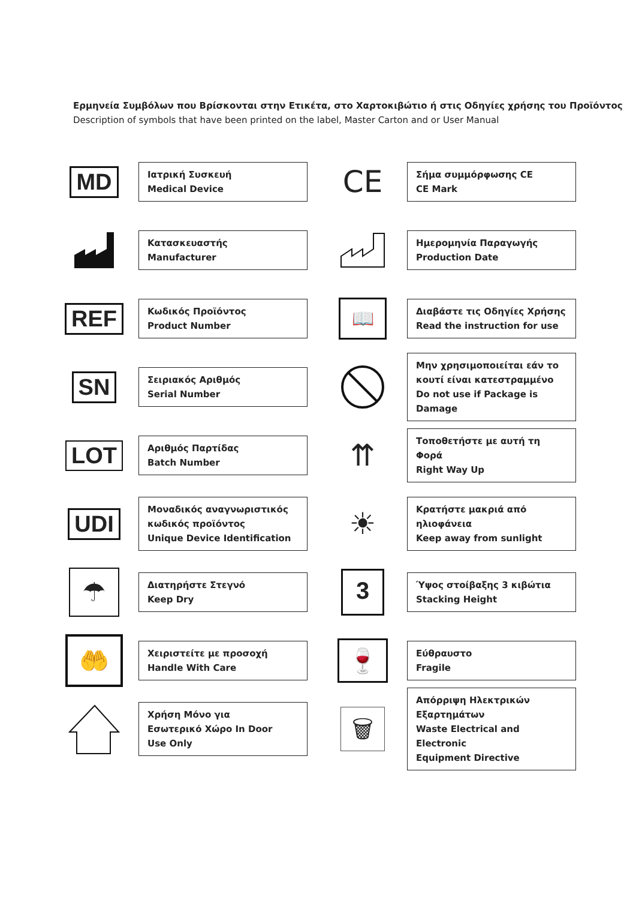Ερμηνεία Συμβόλων που Βρίσκονται στην Ετικέτα, στο Χαρτοκιβώτιο ή στις Οδηγίες χρήσης του Προϊόντος
Description of symbols that have been printed on the label, Master Carton and or User Manual
MD
Ιατρική Συσκευή
Medical Device
CE
Σήμα συμμόρφωσης CE
CE Mark
Κατασκευαστής
Manufacturer
Ημερομηνία Παραγωγής
Production Date
REF
Κωδικός Προϊόντος
Product Number
📖
Διαβάστε τις Οδηγίες Χρήσης
Read the instruction for use
SN
Σειριακός Αριθμός
Serial Number
Μην χρησιμοποιείται εάν το
κουτί είναι κατεστραμμένο
Do not use if Package is Damage
LOT
Αριθμός Παρτίδας
Batch Number
⇈
Τοποθετήστε με αυτή τη Φορά
Right Way Up
UDI
Μοναδικός αναγνωριστικός
κωδικός προϊόντος
Unique Device Identification
☀
Κρατήστε μακριά από
ηλιοφάνεια
Keep away from sunlight
☂
Διατηρήστε Στεγνό
Keep Dry
3
Ύψος στοίβαξης 3 κιβώτια
Stacking Height
🤲
Χειριστείτε με προσοχή
Handle With Care
🍷
Εύθραυστο
Fragile
Χρήση Μόνο για
Εσωτερικό Χώρο In Door
Use Only
🗑
Απόρριψη Ηλεκτρικών
Εξαρτημάτων
Waste Electrical and Electronic
Equipment Directive